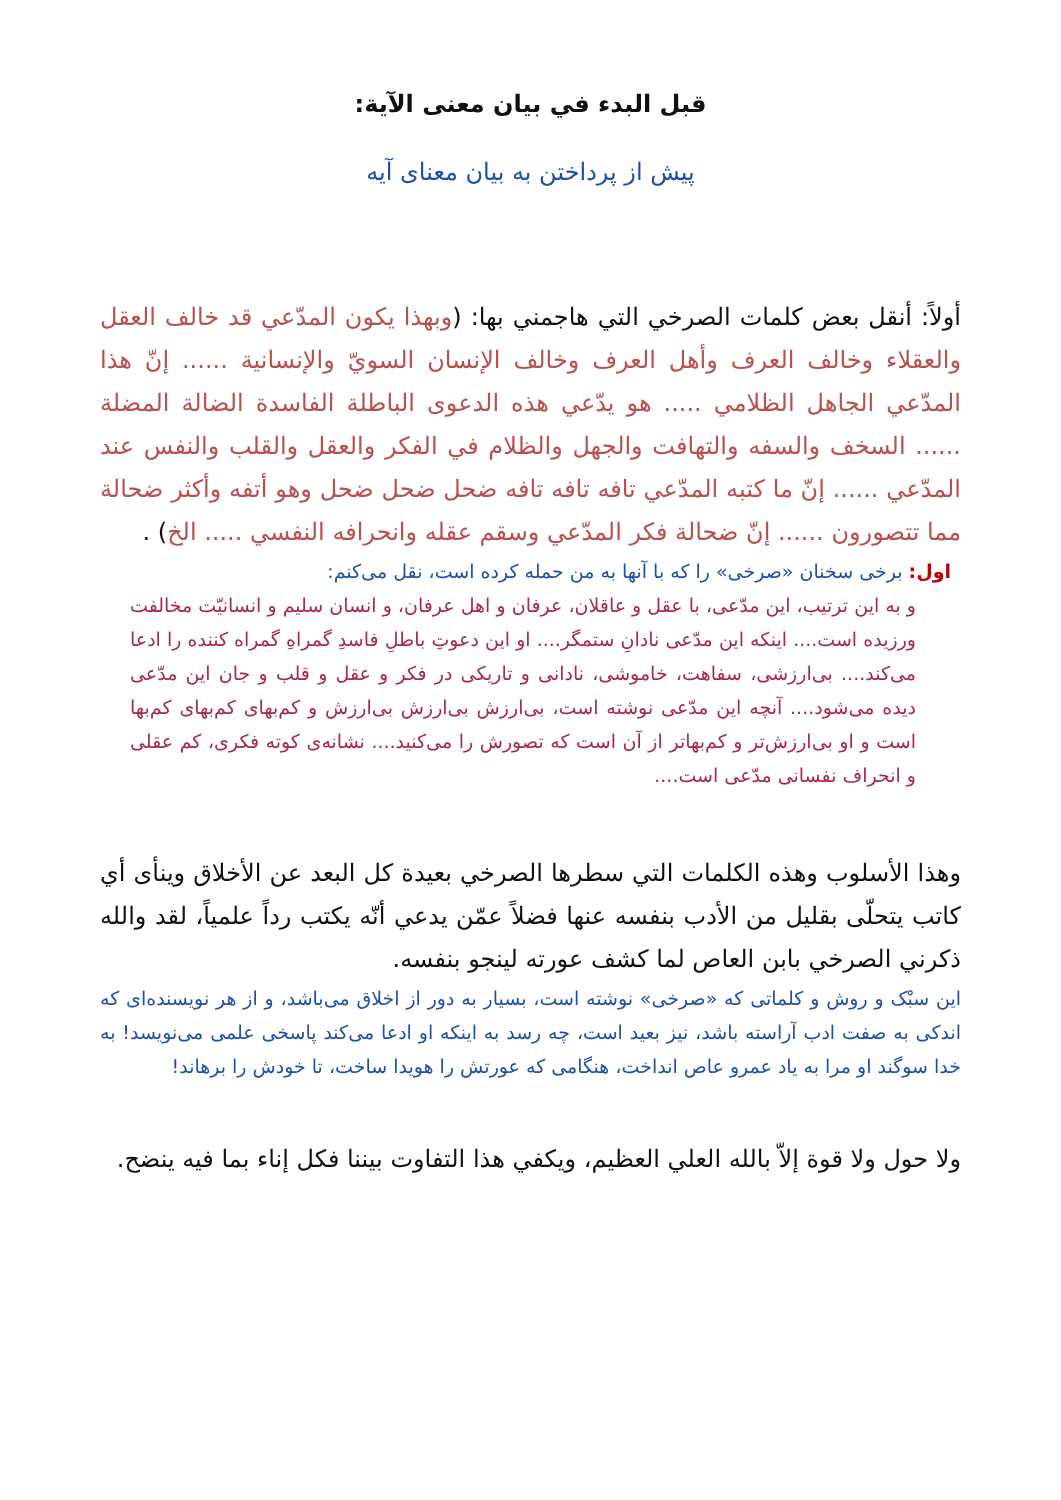قبل البدء في بيان معنى الآية:
پیش از پرداختن به بیان معنای آیه
أولاً: أنقل بعض كلمات الصرخي التي هاجمني بها: (وبهذا يكون المدّعي قد خالف العقل والعقلاء وخالف العرف وأهل العرف وخالف الإنسان السويّ والإنسانية ...... إنّ هذا المدّعي الجاهل الظلامي ..... هو يدّعي هذه الدعوى الباطلة الفاسدة الضالة المضلة ...... السخف والسفه والتهافت والجهل والظلام في الفكر والعقل والقلب والنفس عند المدّعي ...... إنّ ما كتبه المدّعي تافه تافه تافه ضحل ضحل ضحل وهو أتفه وأكثر ضحالة مما تتصورون ...... إنّ ضحالة فكر المدّعي وسقم عقله وانحرافه النفسي ..... الخ) .
اول: برخی سخنان «صرخی» را که با آنها به من حمله کرده است، نقل می‌کنم:
و به این ترتیب، این مدّعی، با عقل و عاقلان، عرفان و اهل عرفان، و انسان سلیم و انسانیّت مخالفت ورزیده است.... اینکه این مدّعی نادانِ ستمگر.... او این دعوتِ باطلِ فاسدِ گمراهِ گمراه کننده را ادعا می‌کند.... بی‌ارزشی، سفاهت، خاموشی، نادانی و تاریکی در فکر و عقل و قلب و جان این مدّعی دیده می‌شود.... آنچه این مدّعی نوشته است، بی‌ارزش بی‌ارزش بی‌ارزش و کم‌بهای کم‌بهای کم‌بها است و او بی‌ارزش‌تر و کم‌بهاتر از آن است که تصورش را می‌کنید.... نشانه‌ی کوته فکری، کم عقلی و انحراف نفسانی مدّعی است....
وهذا الأسلوب وهذه الكلمات التي سطرها الصرخي بعيدة كل البعد عن الأخلاق وينأى أي كاتب يتحلّى بقليل من الأدب بنفسه عنها فضلاً عمّن يدعي أنّه يكتب رداً علمياً، لقد والله ذكرني الصرخي بابن العاص لما كشف عورته لينجو بنفسه.
این سبْک و روش و کلماتی که «صرخی» نوشته است، بسیار به دور از اخلاق می‌باشد، و از هر نویسنده‌ای که اندکی به صفت ادب آراسته باشد، نیز بعید است، چه رسد به اینکه او ادعا می‌کند پاسخی علمی می‌نویسد! به خدا سوگند او مرا به یاد عمرو عاص انداخت، هنگامی که عورتش را هویدا ساخت، تا خودش را برهاند!
ولا حول ولا قوة إلاّ بالله العلي العظيم، ويكفي هذا التفاوت بيننا فكل إناء بما فيه ينضح.